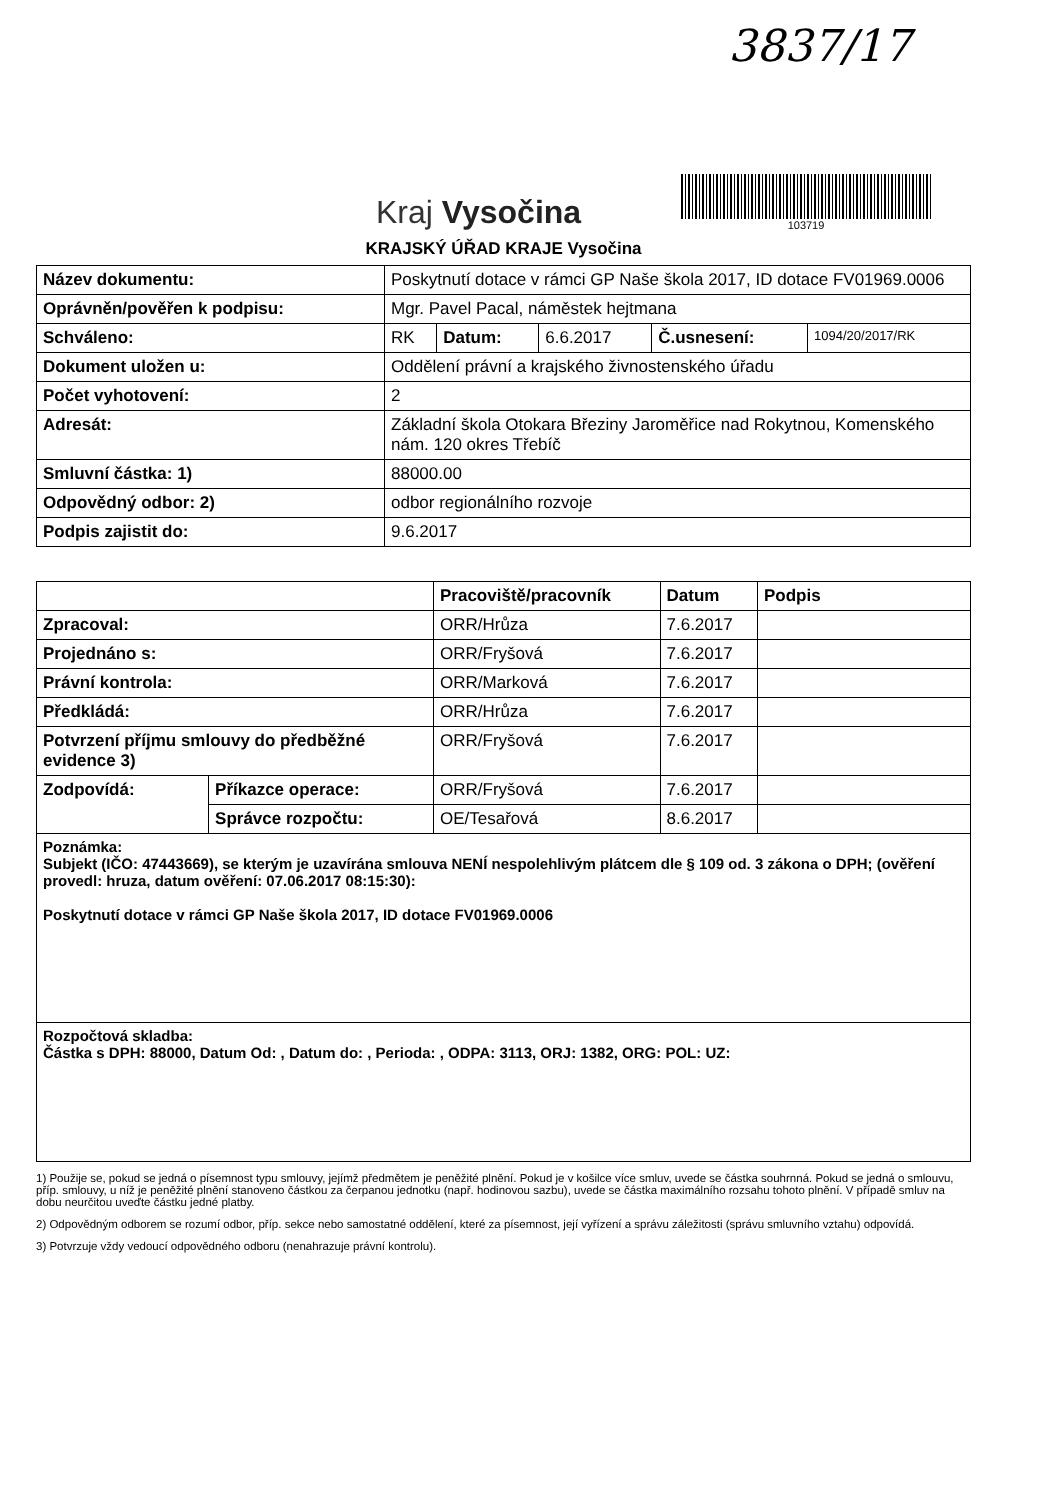3837/17
Kraj Vysočina
103719
KRAJSKÝ ÚŘAD KRAJE Vysočina
| Název dokumentu: | Poskytnutí dotace v rámci GP Naše škola 2017, ID dotace FV01969.0006 | | | | |
| Oprávněn/pověřen k podpisu: | Mgr. Pavel Pacal, náměstek hejtmana | | | | |
| Schváleno: | RK | Datum: | 6.6.2017 | Č.usnesení: | 1094/20/2017/RK |
| Dokument uložen u: | Oddělení právní a krajského živnostenského úřadu | | | | |
| Počet vyhotovení: | 2 | | | | |
| Adresát: | Základní škola Otokara Březiny Jaroměřice nad Rokytnou, Komenského nám. 120 okres Třebíč | | | | |
| Smluvní částka: 1) | 88000.00 | | | | |
| Odpovědný odbor: 2) | odbor regionálního rozvoje | | | | |
| Podpis zajistit do: | 9.6.2017 | | | | |
| | | Pracoviště/pracovník | Datum | Podpis |
| --- | --- | --- | --- | --- |
| Zpracoval: | | ORR/Hrůza | 7.6.2017 | |
| Projednáno s: | | ORR/Fryšová | 7.6.2017 | |
| Právní kontrola: | | ORR/Marková | 7.6.2017 | |
| Předkládá: | | ORR/Hrůza | 7.6.2017 | |
| Potvrzení příjmu smlouvy do předběžné evidence 3) | | ORR/Fryšová | 7.6.2017 | |
| Zodpovídá: | Příkazce operace: | ORR/Fryšová | 7.6.2017 | |
| | Správce rozpočtu: | OE/Tesařová | 8.6.2017 | |
| Poznámka: Subjekt (IČO: 47443669), se kterým je uzavírána smlouva NENÍ nespolehlivým plátcem dle § 109 od. 3 zákona o DPH; (ověření provedl: hruza, datum ověření: 07.06.2017 08:15:30): Poskytnutí dotace v rámci GP Naše škola 2017, ID dotace FV01969.0006 | | | | |
| Rozpočtová skladba: Částka s DPH: 88000, Datum Od: , Datum do: , Perioda: , ODPA: 3113, ORJ: 1382, ORG: POL: UZ: | | | | |
1) Použije se, pokud se jedná o písemnost typu smlouvy, jejímž předmětem je peněžité plnění. Pokud je v košilce více smluv, uvede se částka souhrnná. Pokud se jedná o smlouvu, příp. smlouvy, u níž je peněžité plnění stanoveno částkou za čerpanou jednotku (např. hodinovou sazbu), uvede se částka maximálního rozsahu tohoto plnění. V případě smluv na dobu neurčitou uveďte částku jedné platby.
2) Odpovědným odborem se rozumí odbor, příp. sekce nebo samostatné oddělení, které za písemnost, její vyřízení a správu záležitosti (správu smluvního vztahu) odpovídá.
3) Potvrzuje vždy vedoucí odpovědného odboru (nenahrazuje právní kontrolu).